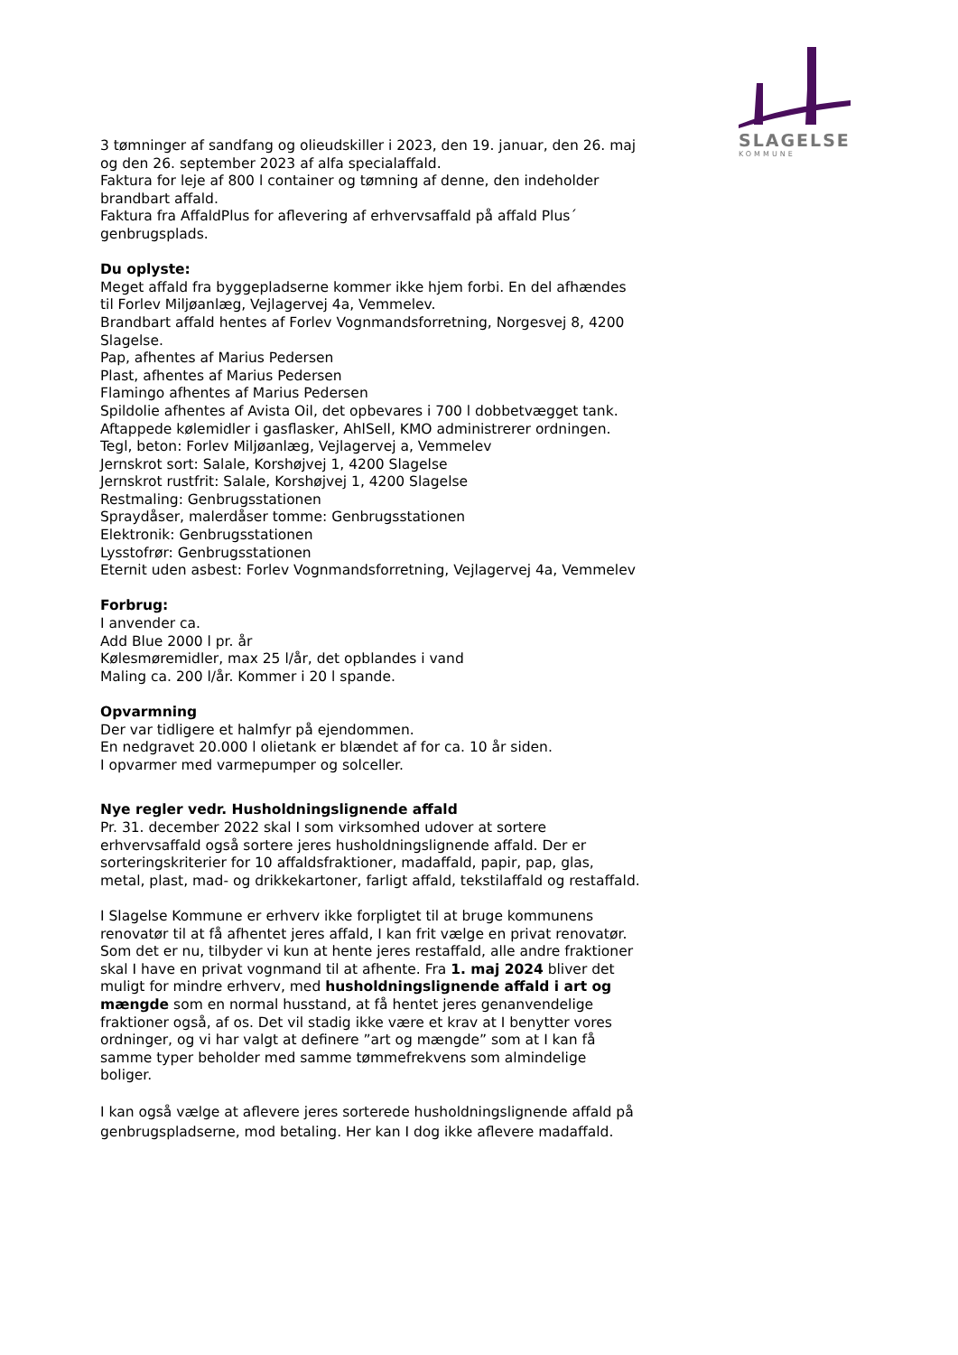SLAGELSE
KOMMUNE
3 tømninger af sandfang og olieudskiller i 2023, den 19. januar, den 26. maj og den 26. september 2023 af alfa specialaffald.
Faktura for leje af 800 l container og tømning af denne, den indeholder brandbart affald.
Faktura fra AffaldPlus for aflevering af erhvervsaffald på affald Plus´ genbrugsplads.
Du oplyste:
Meget affald fra byggepladserne kommer ikke hjem forbi. En del afhændes til Forlev Miljøanlæg, Vejlagervej 4a, Vemmelev.
Brandbart affald hentes af Forlev Vognmandsforretning, Norgesvej 8, 4200 Slagelse.
Pap, afhentes af Marius Pedersen
Plast, afhentes af Marius Pedersen
Flamingo afhentes af Marius Pedersen
Spildolie afhentes af Avista Oil, det opbevares i 700 l dobbetvægget tank.
Aftappede kølemidler i gasflasker, AhlSell, KMO administrerer ordningen.
Tegl, beton: Forlev Miljøanlæg, Vejlagervej a, Vemmelev
Jernskrot sort: Salale, Korshøjvej 1, 4200 Slagelse
Jernskrot rustfrit: Salale, Korshøjvej 1, 4200 Slagelse
Restmaling: Genbrugsstationen
Spraydåser, malerdåser tomme: Genbrugsstationen
Elektronik: Genbrugsstationen
Lysstofrør: Genbrugsstationen
Eternit uden asbest: Forlev Vognmandsforretning, Vejlagervej 4a, Vemmelev
Forbrug:
I anvender ca.
Add Blue 2000 l pr. år
Kølesmøremidler, max 25 l/år, det opblandes i vand
Maling ca. 200 l/år. Kommer i 20 l spande.
Opvarmning
Der var tidligere et halmfyr på ejendommen.
En nedgravet 20.000 l olietank er blændet af for ca. 10 år siden.
I opvarmer med varmepumper og solceller.
Nye regler vedr. Husholdningslignende affald
Pr. 31. december 2022 skal I som virksomhed udover at sortere erhvervsaffald også sortere jeres husholdningslignende affald. Der er sorteringskriterier for 10 affaldsfraktioner, madaffald, papir, pap, glas, metal, plast, mad- og drikkekartoner, farligt affald, tekstilaffald og restaffald.
I Slagelse Kommune er erhverv ikke forpligtet til at bruge kommunens renovatør til at få afhentet jeres affald, I kan frit vælge en privat renovatør. Som det er nu, tilbyder vi kun at hente jeres restaffald, alle andre fraktioner skal I have en privat vognmand til at afhente. Fra 1. maj 2024 bliver det muligt for mindre erhverv, med husholdningslignende affald i art og mængde som en normal husstand, at få hentet jeres genanvendelige fraktioner også, af os. Det vil stadig ikke være et krav at I benytter vores ordninger, og vi har valgt at definere ”art og mængde” som at I kan få samme typer beholder med samme tømmefrekvens som almindelige boliger.
I kan også vælge at aflevere jeres sorterede husholdningslignende affald på genbrugspladserne, mod betaling. Her kan I dog ikke aflevere madaffald.